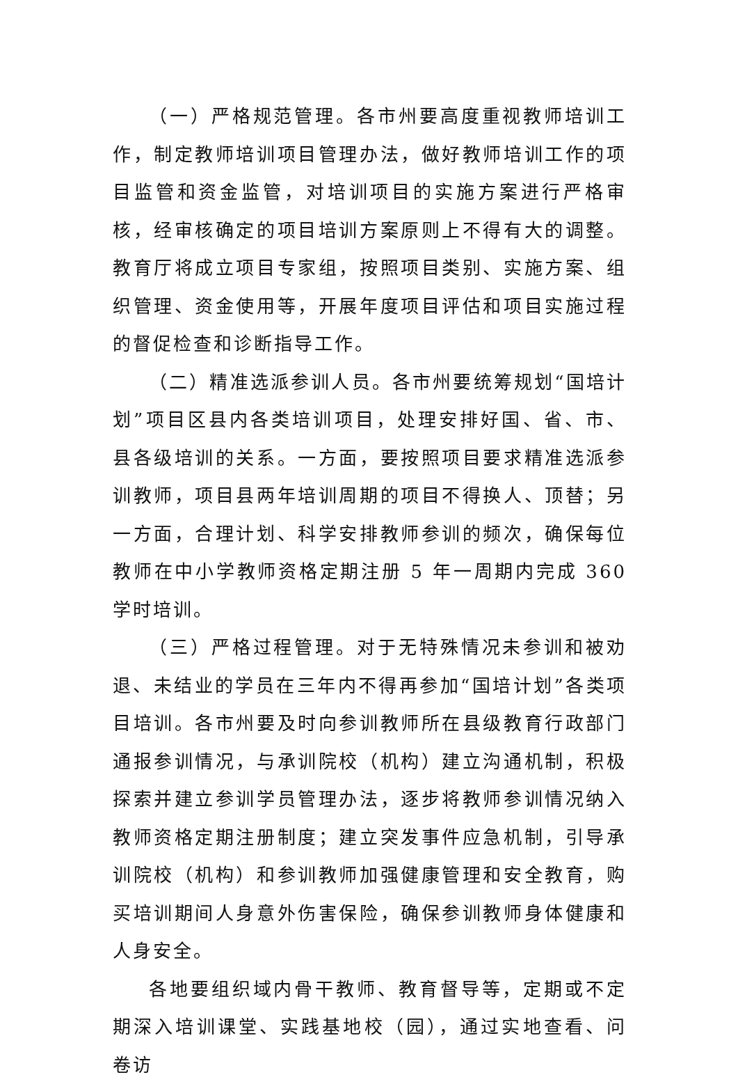（一）严格规范管理。各市州要高度重视教师培训工作，制定教师培训项目管理办法，做好教师培训工作的项目监管和资金监管，对培训项目的实施方案进行严格审核，经审核确定的项目培训方案原则上不得有大的调整。教育厅将成立项目专家组，按照项目类别、实施方案、组织管理、资金使用等，开展年度项目评估和项目实施过程的督促检查和诊断指导工作。
（二）精准选派参训人员。各市州要统筹规划“国培计划”项目区县内各类培训项目，处理安排好国、省、市、县各级培训的关系。一方面，要按照项目要求精准选派参训教师，项目县两年培训周期的项目不得换人、顶替；另一方面，合理计划、科学安排教师参训的频次，确保每位教师在中小学教师资格定期注册 5 年一周期内完成 360 学时培训。
（三）严格过程管理。对于无特殊情况未参训和被劝退、未结业的学员在三年内不得再参加“国培计划”各类项目培训。各市州要及时向参训教师所在县级教育行政部门通报参训情况，与承训院校（机构）建立沟通机制，积极探索并建立参训学员管理办法，逐步将教师参训情况纳入教师资格定期注册制度；建立突发事件应急机制，引导承训院校（机构）和参训教师加强健康管理和安全教育，购买培训期间人身意外伤害保险，确保参训教师身体健康和人身安全。
各地要组织域内骨干教师、教育督导等，定期或不定期深入培训课堂、实践基地校（园），通过实地查看、问卷访